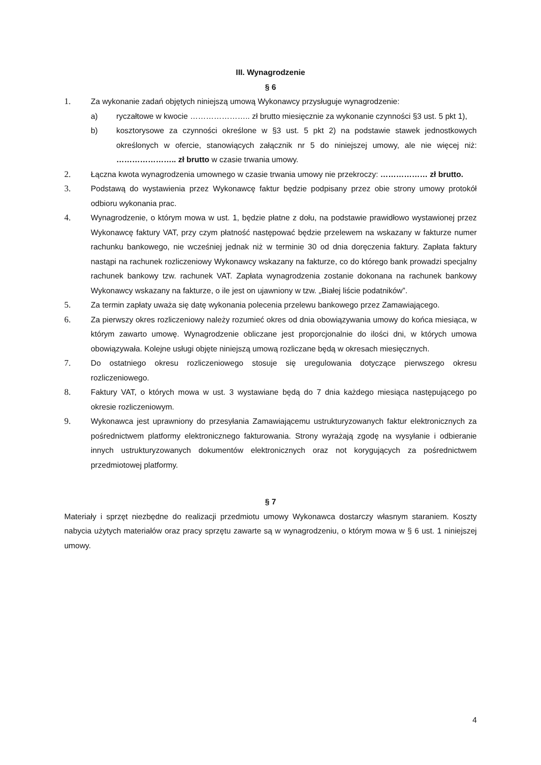III. Wynagrodzenie
§ 6
1. Za wykonanie zadań objętych niniejszą umową Wykonawcy przysługuje wynagrodzenie:
a) ryczałtowe w kwocie ………………….. zł brutto miesięcznie za wykonanie czynności §3 ust. 5 pkt 1),
b) kosztorysowe za czynności określone w §3 ust. 5 pkt 2) na podstawie stawek jednostkowych określonych w ofercie, stanowiących załącznik nr 5 do niniejszej umowy, ale nie więcej niż: ………………….. zł brutto w czasie trwania umowy.
2. Łączna kwota wynagrodzenia umownego w czasie trwania umowy nie przekroczy: ……………… zł brutto.
3. Podstawą do wystawienia przez Wykonawcę faktur będzie podpisany przez obie strony umowy protokół odbioru wykonania prac.
4. Wynagrodzenie, o którym mowa w ust. 1, będzie płatne z dołu, na podstawie prawidłowo wystawionej przez Wykonawcę faktury VAT, przy czym płatność następować będzie przelewem na wskazany w fakturze numer rachunku bankowego, nie wcześniej jednak niż w terminie 30 od dnia doręczenia faktury. Zapłata faktury nastąpi na rachunek rozliczeniowy Wykonawcy wskazany na fakturze, co do którego bank prowadzi specjalny rachunek bankowy tzw. rachunek VAT. Zapłata wynagrodzenia zostanie dokonana na rachunek bankowy Wykonawcy wskazany na fakturze, o ile jest on ujawniony w tzw. „Białej liście podatników”.
5. Za termin zapłaty uważa się datę wykonania polecenia przelewu bankowego przez Zamawiającego.
6. Za pierwszy okres rozliczeniowy należy rozumieć okres od dnia obowiązywania umowy do końca miesiąca, w którym zawarto umowę. Wynagrodzenie obliczane jest proporcjonalnie do ilości dni, w których umowa obowiązywała. Kolejne usługi objęte niniejszą umową rozliczane będą w okresach miesięcznych.
7. Do ostatniego okresu rozliczeniowego stosuje się uregulowania dotyczące pierwszego okresu rozliczeniowego.
8. Faktury VAT, o których mowa w ust. 3 wystawiane będą do 7 dnia każdego miesiąca następującego po okresie rozliczeniowym.
9. Wykonawca jest uprawniony do przesyłania Zamawiającemu ustrukturyzowanych faktur elektronicznych za pośrednictwem platformy elektronicznego fakturowania. Strony wyrażają zgodę na wysyłanie i odbieranie innych ustrukturyzowanych dokumentów elektronicznych oraz not korygujących za pośrednictwem przedmiotowej platformy.
§ 7
Materiały i sprzęt niezbędne do realizacji przedmiotu umowy Wykonawca dostarczy własnym staraniem. Koszty nabycia użytych materiałów oraz pracy sprzętu zawarte są w wynagrodzeniu, o którym mowa w § 6 ust. 1 niniejszej umowy.
4